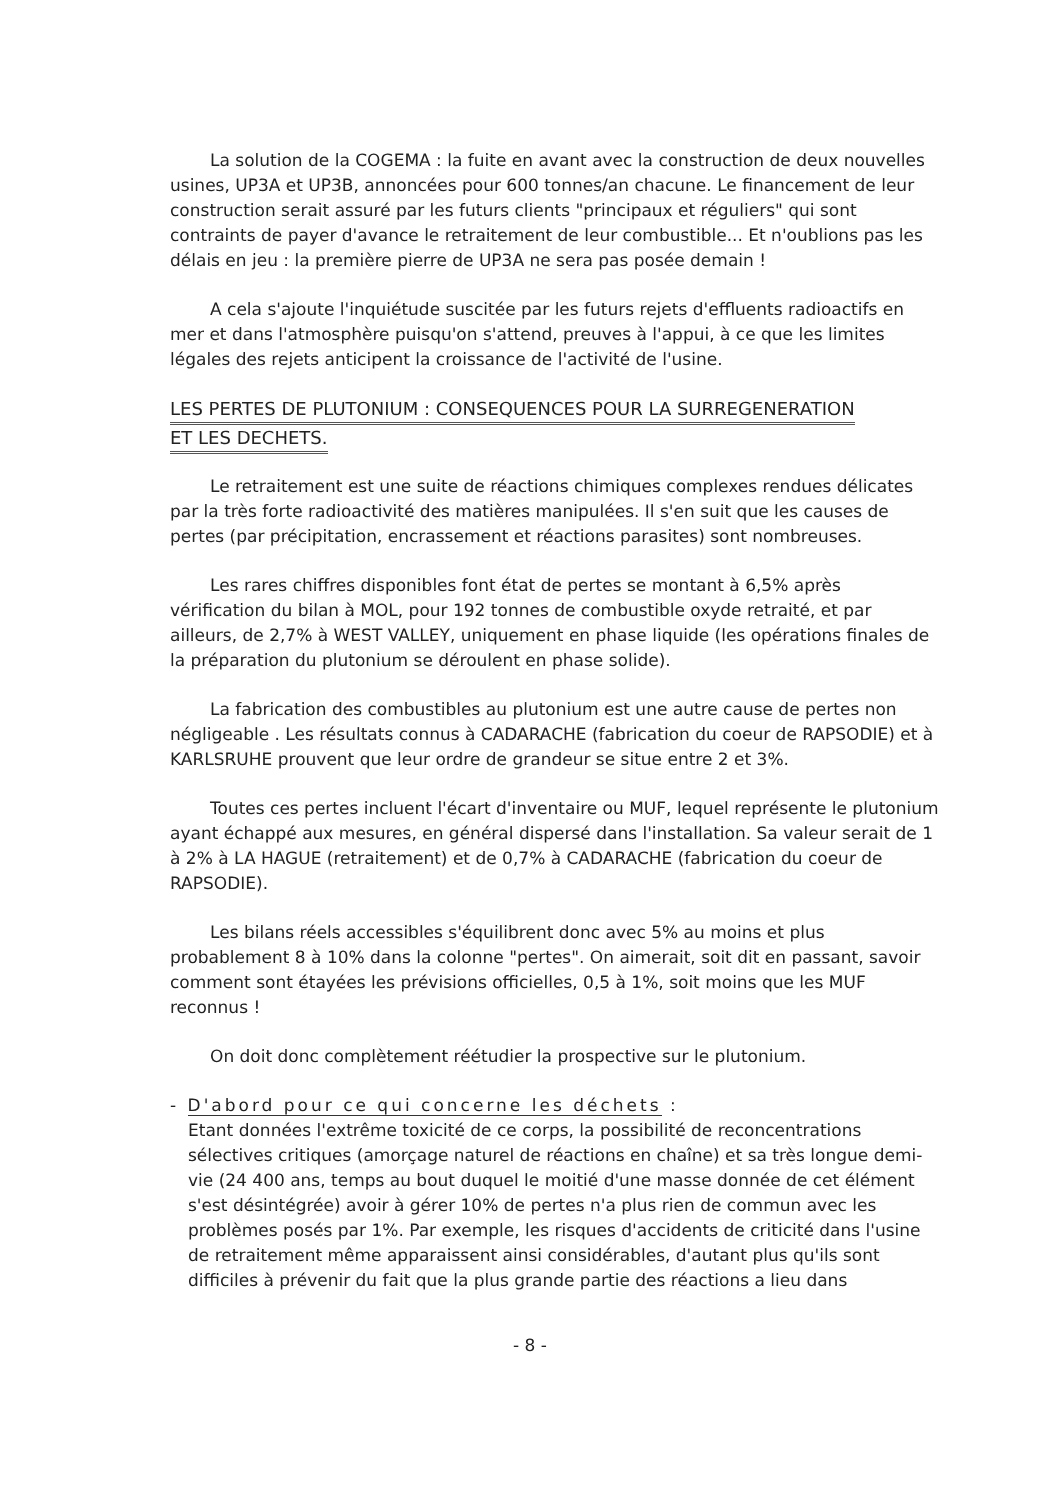La solution de la COGEMA : la fuite en avant avec la construction de deux nouvelles usines, UP3A et UP3B, annoncées pour 600 tonnes/an chacune. Le financement de leur construction serait assuré par les futurs clients "principaux et réguliers" qui sont contraints de payer d'avance le retraitement de leur combustible... Et n'oublions pas les délais en jeu : la première pierre de UP3A ne sera pas posée demain !
A cela s'ajoute l'inquiétude suscitée par les futurs rejets d'effluents radioactifs en mer et dans l'atmosphère puisqu'on s'attend, preuves à l'appui, à ce que les limites légales des rejets anticipent la croissance de l'activité de l'usine.
LES PERTES DE PLUTONIUM : CONSEQUENCES POUR LA SURREGENERATION
ET LES DECHETS.
Le retraitement est une suite de réactions chimiques complexes rendues délicates par la très forte radioactivité des matières manipulées. Il s'en suit que les causes de pertes (par précipitation, encrassement et réactions parasites) sont nombreuses.
Les rares chiffres disponibles font état de pertes se montant à 6,5% après vérification du bilan à MOL, pour 192 tonnes de combustible oxyde retraité, et par ailleurs, de 2,7% à WEST VALLEY, uniquement en phase liquide (les opérations finales de la préparation du plutonium se déroulent en phase solide).
La fabrication des combustibles au plutonium est une autre cause de pertes non négligeable . Les résultats connus à CADARACHE (fabrication du coeur de RAPSODIE) et à KARLSRUHE prouvent que leur ordre de grandeur se situe entre 2 et 3%.
Toutes ces pertes incluent l'écart d'inventaire ou MUF, lequel représente le plutonium ayant échappé aux mesures, en général dispersé dans l'installation. Sa valeur serait de 1 à 2% à LA HAGUE (retraitement) et de 0,7% à CADARACHE (fabrication du coeur de RAPSODIE).
Les bilans réels accessibles s'équilibrent donc avec 5% au moins et plus probablement 8 à 10% dans la colonne "pertes". On aimerait, soit dit en passant, savoir comment sont étayées les prévisions officielles, 0,5 à 1%, soit moins que les MUF reconnus !
On doit donc complètement réétudier la prospective sur le plutonium.
- D'abord pour ce qui concerne les déchets :
Etant données l'extrême toxicité de ce corps, la possibilité de reconcentrations sélectives critiques (amorçage naturel de réactions en chaîne) et sa très longue demi-vie (24 400 ans, temps au bout duquel le moitié d'une masse donnée de cet élément s'est désintégrée) avoir à gérer 10% de pertes n'a plus rien de commun avec les problèmes posés par 1%. Par exemple, les risques d'accidents de criticité dans l'usine de retraitement même apparaissent ainsi considérables, d'autant plus qu'ils sont difficiles à prévenir du fait que la plus grande partie des réactions a lieu dans
- 8 -